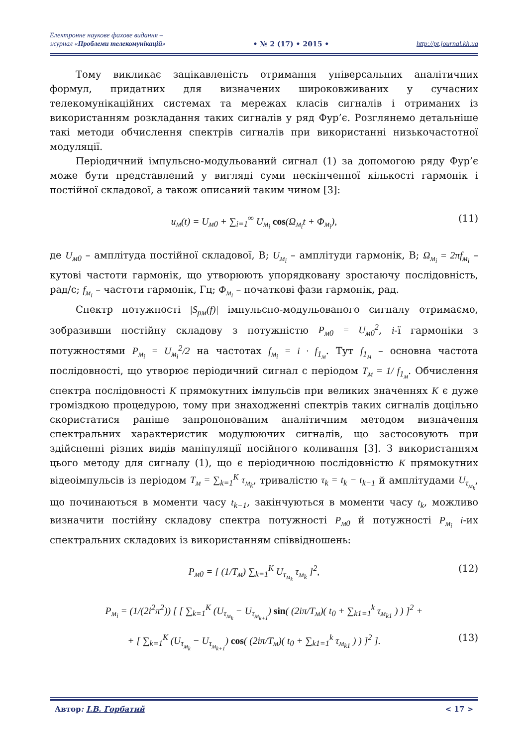Електронне наукове фахове видання –
журнал «Проблеми телекомунікацій»
• № 2 (17) • 2015 •
http://pt.journal.kh.ua
Тому викликає зацікавленість отримання універсальних аналітичних формул, придатних для визначених широковживаних у сучасних телекомунікаційних системах та мережах класів сигналів і отриманих із використанням розкладання таких сигналів у ряд Фур’є. Розглянемо детальніше такі методи обчислення спектрів сигналів при використанні низькочастотної модуляції.
Періодичний імпульсно-модульований сигнал (1) за допомогою ряду Фур’є може бути представлений у вигляді суми нескінченної кількості гармонік і постійної складової, а також описаний таким чином [3]:
u<sub>м</sub>(t) = U<sub>м0</sub> + ∑<sub>i=1</sub><sup>∞</sup> U<sub>м<sub>i</sub></sub> cos(Ω<sub>м<sub>i</sub></sub>t + Φ<sub>м<sub>i</sub></sub>), (11)
де U<sub>м0</sub> – амплітуда постійної складової, В; U<sub>м<sub>i</sub></sub> – амплітуди гармонік, В; Ω<sub>м<sub>i</sub></sub> = 2πf<sub>м<sub>i</sub></sub> – кутові частоти гармонік, що утворюють упорядковану зростаючу послідовність, рад/с; f<sub>м<sub>i</sub></sub> – частоти гармонік, Гц; Φ<sub>м<sub>i</sub></sub> – початкові фази гармонік, рад.
Спектр потужності |S<sub>pм</sub>(f)| імпульсно-модульованого сигналу отримаємо, зобразивши постійну складову з потужністю P<sub>м0</sub> = U<sub>м0</sub><sup>2</sup>, i-ї гармоніки з потужностями P<sub>м<sub>i</sub></sub> = U<sub>м<sub>i</sub></sub><sup>2</sup>/2 на частотах f<sub>м<sub>i</sub></sub> = i · f<sub>1<sub>м</sub></sub>. Тут f<sub>1<sub>м</sub></sub> – основна частота послідовності, що утворює періодичний сигнал с періодом T<sub>м</sub> = 1/ f<sub>1<sub>м</sub></sub>. Обчислення спектра послідовності K прямокутних імпульсів при великих значеннях K є дуже громіздкою процедурою, тому при знаходженні спектрів таких сигналів доцільно скористатися раніше запропонованим аналітичним методом визначення спектральних характеристик модулюючих сигналів, що застосовують при здійсненні різних видів маніпуляції носійного коливання [3]. З використанням цього методу для сигналу (1), що є періодичною послідовністю K прямокутних відеоімпульсів із періодом T<sub>м</sub> = ∑<sub>k=1</sub><sup>K</sup> τ<sub>м<sub>k</sub></sub>, тривалістю τ<sub>k</sub> = t<sub>k</sub> − t<sub>k−1</sub> й амплітудами U<sub>τ<sub>м<sub>k</sub></sub></sub>, що починаються в моменти часу t<sub>k−1</sub>, закінчуються в моменти часу t<sub>k</sub>, можливо визначити постійну складову спектра потужності P<sub>м0</sub> й потужності P<sub>м<sub>i</sub></sub> i-их спектральних складових із використанням співвідношень:
P<sub>м0</sub> = [ (1/T<sub>м</sub>) ∑<sub>k=1</sub><sup>K</sup> U<sub>τ<sub>м<sub>k</sub></sub></sub> τ<sub>м<sub>k</sub></sub> ]<sup>2</sup>, (12)
P<sub>м<sub>i</sub></sub> = (1/(2i<sup>2</sup>π<sup>2</sup>)) [ [ ∑<sub>k=1</sub><sup>K</sup> (U<sub>τ<sub>м<sub>k</sub></sub></sub> − U<sub>τ<sub>м<sub>k+1</sub></sub></sub>) sin( (2iπ/T<sub>м</sub>)( t<sub>0</sub> + ∑<sub>k1=1</sub><sup>k</sup> τ<sub>м<sub>k1</sub></sub> ) ) ]<sup>2</sup> +
+ [ ∑<sub>k=1</sub><sup>K</sup> (U<sub>τ<sub>м<sub>k</sub></sub></sub> − U<sub>τ<sub>м<sub>k+1</sub></sub></sub>) cos( (2iπ/T<sub>м</sub>)( t<sub>0</sub> + ∑<sub>k1=1</sub><sup>k</sup> τ<sub>м<sub>k1</sub></sub> ) ) ]<sup>2</sup> ]. (13)
Автор: І.В. Горбатий < 17 >